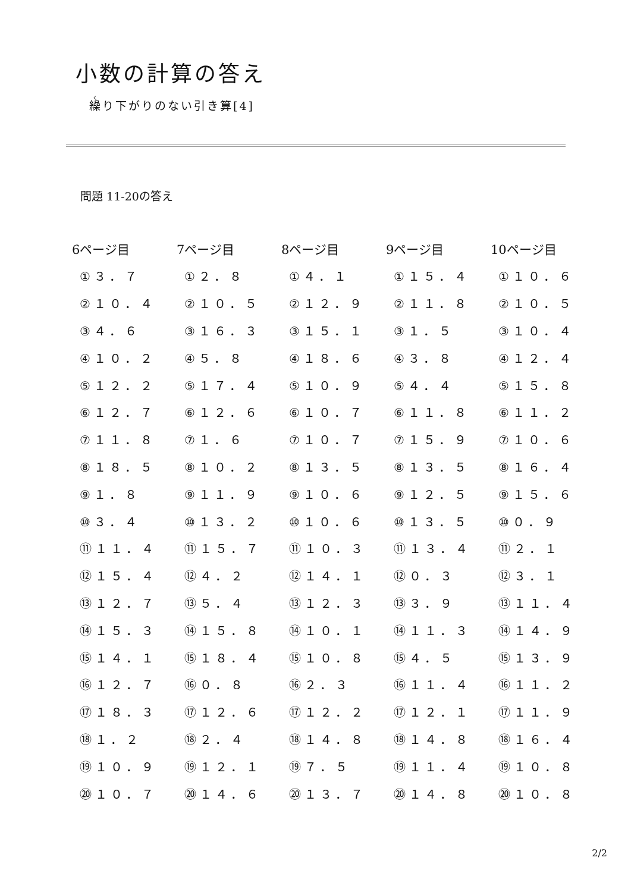小数の計算の答え
繰り下がりのない引き算[4]
問題 11-20の答え
| 6ページ目 | 7ページ目 | 8ページ目 | 9ページ目 | 10ページ目 |
| --- | --- | --- | --- | --- |
| ①３．７ | ①２．８ | ①４．１ | ①１５．４ | ①１０．６ |
| ②１０．４ | ②１０．５ | ②１２．９ | ②１１．８ | ②１０．５ |
| ③４．６ | ③１６．３ | ③１５．１ | ③１．５ | ③１０．４ |
| ④１０．２ | ④５．８ | ④１８．６ | ④３．８ | ④１２．４ |
| ⑤１２．２ | ⑤１７．４ | ⑤１０．９ | ⑤４．４ | ⑤１５．８ |
| ⑥１２．７ | ⑥１２．６ | ⑥１０．７ | ⑥１１．８ | ⑥１１．２ |
| ⑦１１．８ | ⑦１．６ | ⑦１０．７ | ⑦１５．９ | ⑦１０．６ |
| ⑧１８．５ | ⑧１０．２ | ⑧１３．５ | ⑧１３．５ | ⑧１６．４ |
| ⑨１．８ | ⑨１１．９ | ⑨１０．６ | ⑨１２．５ | ⑨１５．６ |
| ⑩３．４ | ⑩１３．２ | ⑩１０．６ | ⑩１３．５ | ⑩０．９ |
| ⑪１１．４ | ⑪１５．７ | ⑪１０．３ | ⑪１３．４ | ⑪２．１ |
| ⑫１５．４ | ⑫４．２ | ⑫１４．１ | ⑫０．３ | ⑫３．１ |
| ⑬１２．７ | ⑬５．４ | ⑬１２．３ | ⑬３．９ | ⑬１１．４ |
| ⑭１５．３ | ⑭１５．８ | ⑭１０．１ | ⑭１１．３ | ⑭１４．９ |
| ⑮１４．１ | ⑮１８．４ | ⑮１０．８ | ⑮４．５ | ⑮１３．９ |
| ⑯１２．７ | ⑯０．８ | ⑯２．３ | ⑯１１．４ | ⑯１１．２ |
| ⑰１８．３ | ⑰１２．６ | ⑰１２．２ | ⑰１２．１ | ⑰１１．９ |
| ⑱１．２ | ⑱２．４ | ⑱１４．８ | ⑱１４．８ | ⑱１６．４ |
| ⑲１０．９ | ⑲１２．１ | ⑲７．５ | ⑲１１．４ | ⑲１０．８ |
| ⑳１０．７ | ⑳１４．６ | ⑳１３．７ | ⑳１４．８ | ⑳１０．８ |
2/2